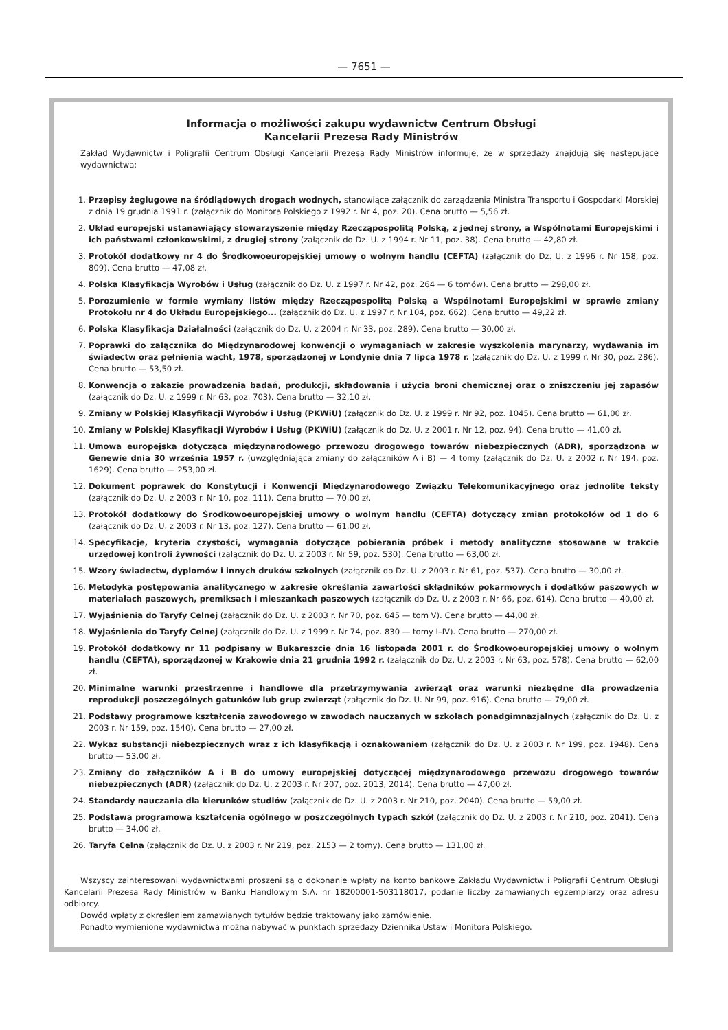— 7651 —
Informacja o możliwości zakupu wydawnictw Centrum Obsługi
Kancelarii Prezesa Rady Ministrów
Zakład Wydawnictw i Poligrafii Centrum Obsługi Kancelarii Prezesa Rady Ministrów informuje, że w sprzedaży znajdują się następujące wydawnictwa:
1. Przepisy żeglugowe na śródlądowych drogach wodnych, stanowiące załącznik do zarządzenia Ministra Transportu i Gospodarki Morskiej z dnia 19 grudnia 1991 r. (załącznik do Monitora Polskiego z 1992 r. Nr 4, poz. 20). Cena brutto — 5,56 zł.
2. Układ europejski ustanawiający stowarzyszenie między Rzecząpospolitą Polską, z jednej strony, a Wspólnotami Europejskimi i ich państwami członkowskimi, z drugiej strony (załącznik do Dz. U. z 1994 r. Nr 11, poz. 38). Cena brutto — 42,80 zł.
3. Protokół dodatkowy nr 4 do Środkowoeuropejskiej umowy o wolnym handlu (CEFTA) (załącznik do Dz. U. z 1996 r. Nr 158, poz. 809). Cena brutto — 47,08 zł.
4. Polska Klasyfikacja Wyrobów i Usług (załącznik do Dz. U. z 1997 r. Nr 42, poz. 264 — 6 tomów). Cena brutto — 298,00 zł.
5. Porozumienie w formie wymiany listów między Rzecząpospolitą Polską a Wspólnotami Europejskimi w sprawie zmiany Protokołu nr 4 do Układu Europejskiego... (załącznik do Dz. U. z 1997 r. Nr 104, poz. 662). Cena brutto — 49,22 zł.
6. Polska Klasyfikacja Działalności (załącznik do Dz. U. z 2004 r. Nr 33, poz. 289). Cena brutto — 30,00 zł.
7. Poprawki do załącznika do Międzynarodowej konwencji o wymaganiach w zakresie wyszkolenia marynarzy, wydawania im świadectw oraz pełnienia wacht, 1978, sporządzonej w Londynie dnia 7 lipca 1978 r. (załącznik do Dz. U. z 1999 r. Nr 30, poz. 286). Cena brutto — 53,50 zł.
8. Konwencja o zakazie prowadzenia badań, produkcji, składowania i użycia broni chemicznej oraz o zniszczeniu jej zapasów (załącznik do Dz. U. z 1999 r. Nr 63, poz. 703). Cena brutto — 32,10 zł.
9. Zmiany w Polskiej Klasyfikacji Wyrobów i Usług (PKWiU) (załącznik do Dz. U. z 1999 r. Nr 92, poz. 1045). Cena brutto — 61,00 zł.
10. Zmiany w Polskiej Klasyfikacji Wyrobów i Usług (PKWiU) (załącznik do Dz. U. z 2001 r. Nr 12, poz. 94). Cena brutto — 41,00 zł.
11. Umowa europejska dotycząca międzynarodowego przewozu drogowego towarów niebezpiecznych (ADR), sporządzona w Genewie dnia 30 września 1957 r. (uwzględniająca zmiany do załączników A i B) — 4 tomy (załącznik do Dz. U. z 2002 r. Nr 194, poz. 1629). Cena brutto — 253,00 zł.
12. Dokument poprawek do Konstytucji i Konwencji Międzynarodowego Związku Telekomunikacyjnego oraz jednolite teksty (załącznik do Dz. U. z 2003 r. Nr 10, poz. 111). Cena brutto — 70,00 zł.
13. Protokół dodatkowy do Środkowoeuropejskiej umowy o wolnym handlu (CEFTA) dotyczący zmian protokołów od 1 do 6 (załącznik do Dz. U. z 2003 r. Nr 13, poz. 127). Cena brutto — 61,00 zł.
14. Specyfikacje, kryteria czystości, wymagania dotyczące pobierania próbek i metody analityczne stosowane w trakcie urzędowej kontroli żywności (załącznik do Dz. U. z 2003 r. Nr 59, poz. 530). Cena brutto — 63,00 zł.
15. Wzory świadectw, dyplomów i innych druków szkolnych (załącznik do Dz. U. z 2003 r. Nr 61, poz. 537). Cena brutto — 30,00 zł.
16. Metodyka postępowania analitycznego w zakresie określania zawartości składników pokarmowych i dodatków paszowych w materiałach paszowych, premiksach i mieszankach paszowych (załącznik do Dz. U. z 2003 r. Nr 66, poz. 614). Cena brutto — 40,00 zł.
17. Wyjaśnienia do Taryfy Celnej (załącznik do Dz. U. z 2003 r. Nr 70, poz. 645 — tom V). Cena brutto — 44,00 zł.
18. Wyjaśnienia do Taryfy Celnej (załącznik do Dz. U. z 1999 r. Nr 74, poz. 830 — tomy I–IV). Cena brutto — 270,00 zł.
19. Protokół dodatkowy nr 11 podpisany w Bukareszcie dnia 16 listopada 2001 r. do Środkowoeuropejskiej umowy o wolnym handlu (CEFTA), sporządzonej w Krakowie dnia 21 grudnia 1992 r. (załącznik do Dz. U. z 2003 r. Nr 63, poz. 578). Cena brutto — 62,00 zł.
20. Minimalne warunki przestrzenne i handlowe dla przetrzymywania zwierząt oraz warunki niezbędne dla prowadzenia reprodukcji poszczególnych gatunków lub grup zwierząt (załącznik do Dz. U. Nr 99, poz. 916). Cena brutto — 79,00 zł.
21. Podstawy programowe kształcenia zawodowego w zawodach nauczanych w szkołach ponadgimnazjalnych (załącznik do Dz. U. z 2003 r. Nr 159, poz. 1540). Cena brutto — 27,00 zł.
22. Wykaz substancji niebezpiecznych wraz z ich klasyfikacją i oznakowaniem (załącznik do Dz. U. z 2003 r. Nr 199, poz. 1948). Cena brutto — 53,00 zł.
23. Zmiany do załączników A i B do umowy europejskiej dotyczącej międzynarodowego przewozu drogowego towarów niebezpiecznych (ADR) (załącznik do Dz. U. z 2003 r. Nr 207, poz. 2013, 2014). Cena brutto — 47,00 zł.
24. Standardy nauczania dla kierunków studiów (załącznik do Dz. U. z 2003 r. Nr 210, poz. 2040). Cena brutto — 59,00 zł.
25. Podstawa programowa kształcenia ogólnego w poszczególnych typach szkół (załącznik do Dz. U. z 2003 r. Nr 210, poz. 2041). Cena brutto — 34,00 zł.
26. Taryfa Celna (załącznik do Dz. U. z 2003 r. Nr 219, poz. 2153 — 2 tomy). Cena brutto — 131,00 zł.
Wszyscy zainteresowani wydawnictwami proszeni są o dokonanie wpłaty na konto bankowe Zakładu Wydawnictw i Poligrafii Centrum Obsługi Kancelarii Prezesa Rady Ministrów w Banku Handlowym S.A. nr 18200001-503118017, podanie liczby zamawianych egzemplarzy oraz adresu odbiorcy.
Dowód wpłaty z określeniem zamawianych tytułów będzie traktowany jako zamówienie.
Ponadto wymienione wydawnictwa można nabywać w punktach sprzedaży Dziennika Ustaw i Monitora Polskiego.